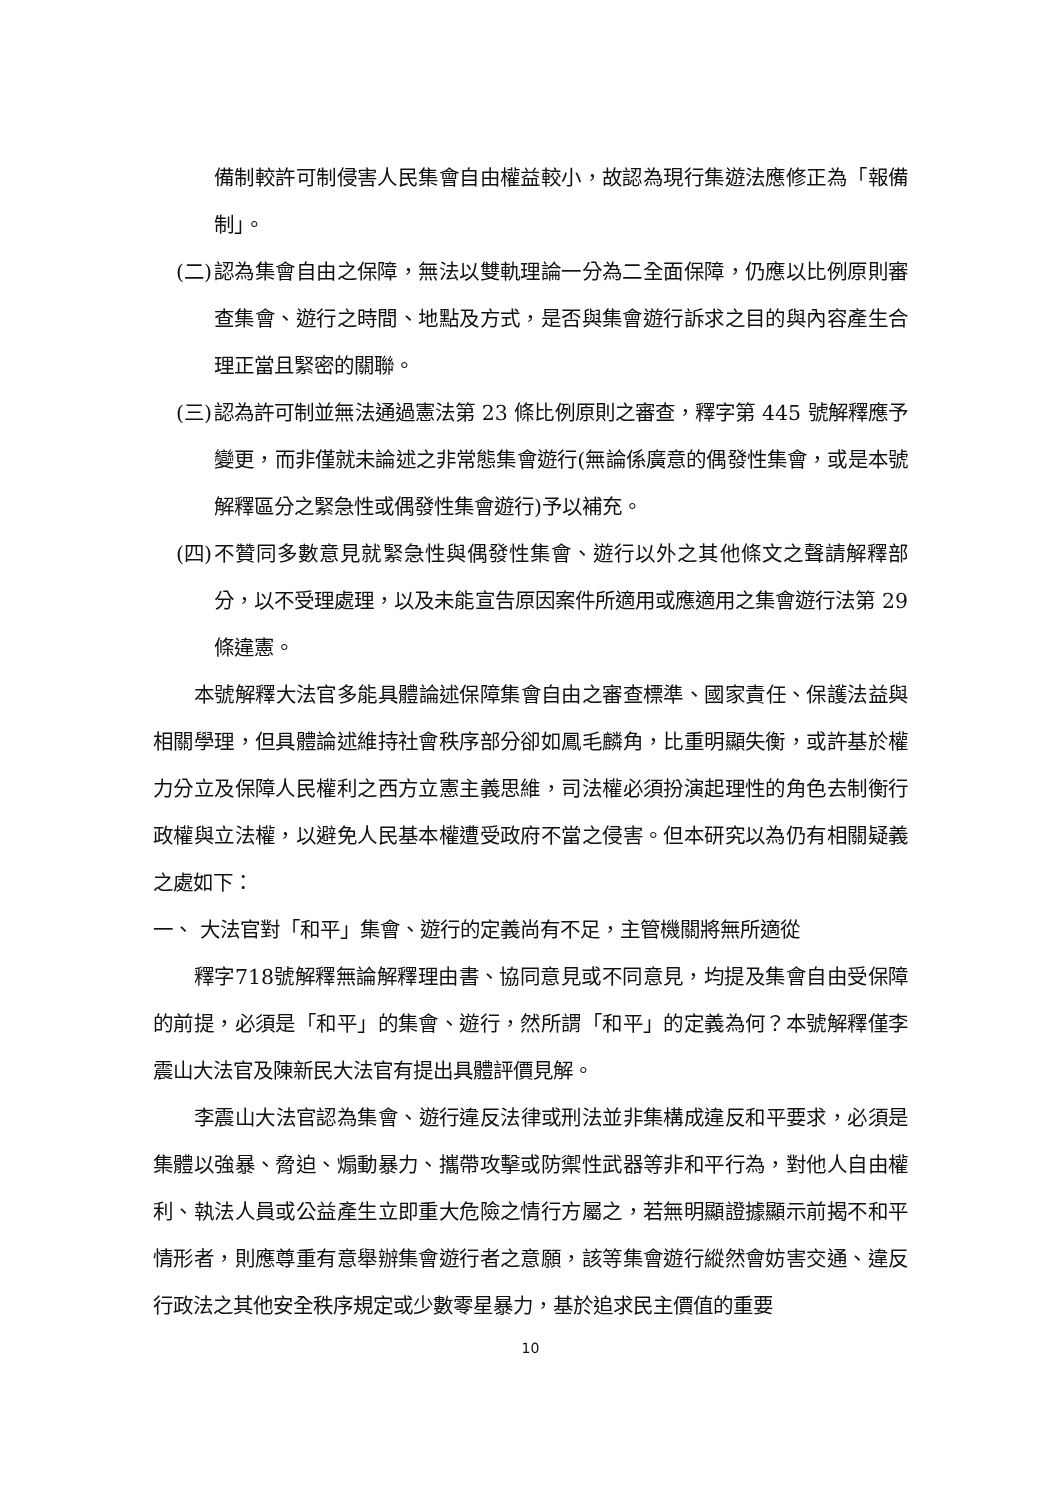備制較許可制侵害人民集會自由權益較小，故認為現行集遊法應修正為「報備制」。
(二) 認為集會自由之保障，無法以雙軌理論一分為二全面保障，仍應以比例原則審查集會、遊行之時間、地點及方式，是否與集會遊行訴求之目的與內容產生合理正當且緊密的關聯。
(三) 認為許可制並無法通過憲法第 23 條比例原則之審查，釋字第 445 號解釋應予變更，而非僅就未論述之非常態集會遊行(無論係廣意的偶發性集會，或是本號解釋區分之緊急性或偶發性集會遊行)予以補充。
(四) 不贊同多數意見就緊急性與偶發性集會、遊行以外之其他條文之聲請解釋部分，以不受理處理，以及未能宣告原因案件所適用或應適用之集會遊行法第 29 條違憲。
本號解釋大法官多能具體論述保障集會自由之審查標準、國家責任、保護法益與相關學理，但具體論述維持社會秩序部分卻如鳳毛麟角，比重明顯失衡，或許基於權力分立及保障人民權利之西方立憲主義思維，司法權必須扮演起理性的角色去制衡行政權與立法權，以避免人民基本權遭受政府不當之侵害。但本研究以為仍有相關疑義之處如下：
一、 大法官對「和平」集會、遊行的定義尚有不足，主管機關將無所適從
釋字718號解釋無論解釋理由書、協同意見或不同意見，均提及集會自由受保障的前提，必須是「和平」的集會、遊行，然所謂「和平」的定義為何？本號解釋僅李震山大法官及陳新民大法官有提出具體評價見解。
李震山大法官認為集會、遊行違反法律或刑法並非集構成違反和平要求，必須是集體以強暴、脅迫、煽動暴力、攜帶攻擊或防禦性武器等非和平行為，對他人自由權利、執法人員或公益產生立即重大危險之情行方屬之，若無明顯證據顯示前揭不和平情形者，則應尊重有意舉辦集會遊行者之意願，該等集會遊行縱然會妨害交通、違反行政法之其他安全秩序規定或少數零星暴力，基於追求民主價值的重要
10